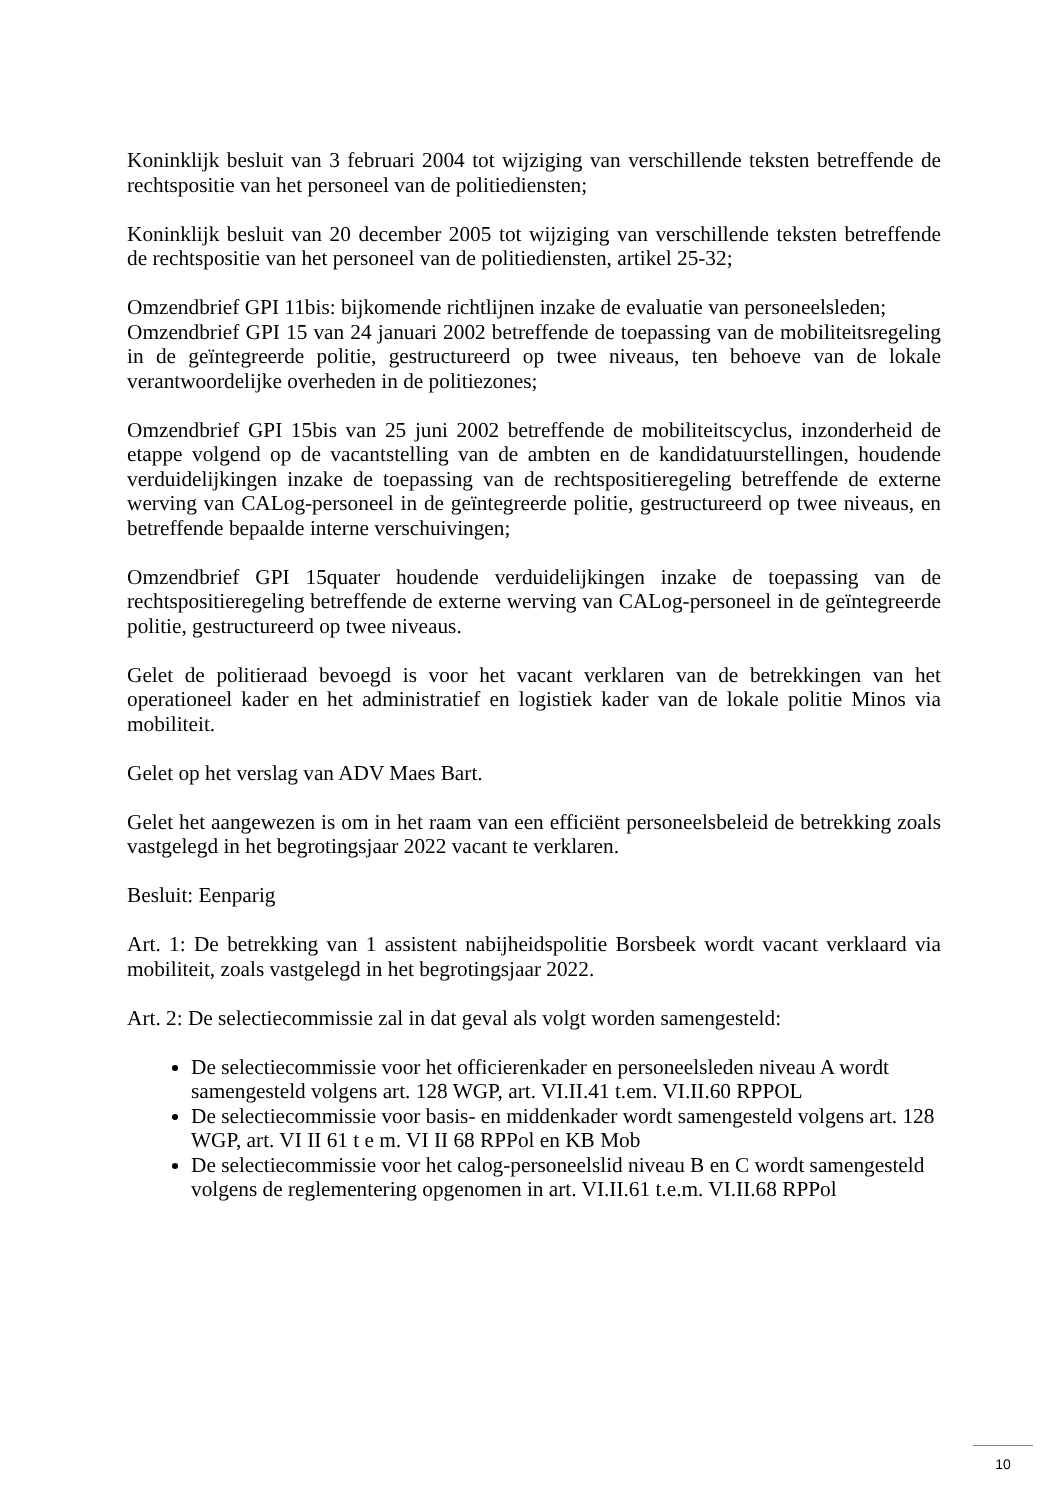Koninklijk besluit van 3 februari 2004 tot wijziging van verschillende teksten betreffende de rechtspositie van het personeel van de politiediensten;
Koninklijk besluit van 20 december 2005 tot wijziging van verschillende teksten betreffende de rechtspositie van het personeel van de politiediensten, artikel 25-32;
Omzendbrief GPI 11bis: bijkomende richtlijnen inzake de evaluatie van personeelsleden;
Omzendbrief GPI 15 van 24 januari 2002 betreffende de toepassing van de mobiliteitsregeling in de geïntegreerde politie, gestructureerd op twee niveaus, ten behoeve van de lokale verantwoordelijke overheden in de politiezones;
Omzendbrief GPI 15bis van 25 juni 2002 betreffende de mobiliteitscyclus, inzonderheid de etappe volgend op de vacantstelling van de ambten en de kandidatuurstellingen, houdende verduidelijkingen inzake de toepassing van de rechtspositieregeling betreffende de externe werving van CALog-personeel in de geïntegreerde politie, gestructureerd op twee niveaus, en betreffende bepaalde interne verschuivingen;
Omzendbrief GPI 15quater houdende verduidelijkingen inzake de toepassing van de rechtspositieregeling betreffende de externe werving van CALog-personeel in de geïntegreerde politie, gestructureerd op twee niveaus.
Gelet de politieraad bevoegd is voor het vacant verklaren van de betrekkingen van het operationeel kader en het administratief en logistiek kader van de lokale politie Minos via mobiliteit.
Gelet op het verslag van ADV Maes Bart.
Gelet het aangewezen is om in het raam van een efficiënt personeelsbeleid de betrekking zoals vastgelegd in het begrotingsjaar 2022 vacant te verklaren.
Besluit: Eenparig
Art. 1: De betrekking van 1 assistent nabijheidspolitie Borsbeek wordt vacant verklaard via mobiliteit, zoals vastgelegd in het begrotingsjaar 2022.
Art. 2: De selectiecommissie zal in dat geval als volgt worden samengesteld:
De selectiecommissie voor het officierenkader en personeelsleden niveau A wordt samengesteld volgens art. 128 WGP, art. VI.II.41 t.em. VI.II.60 RPPOL
De selectiecommissie voor basis- en middenkader wordt samengesteld volgens art. 128 WGP, art. VI II 61 t e m. VI II 68 RPPol en KB Mob
De selectiecommissie voor het calog-personeelslid niveau B en C wordt samengesteld volgens de reglementering opgenomen in art. VI.II.61 t.e.m. VI.II.68 RPPol
10